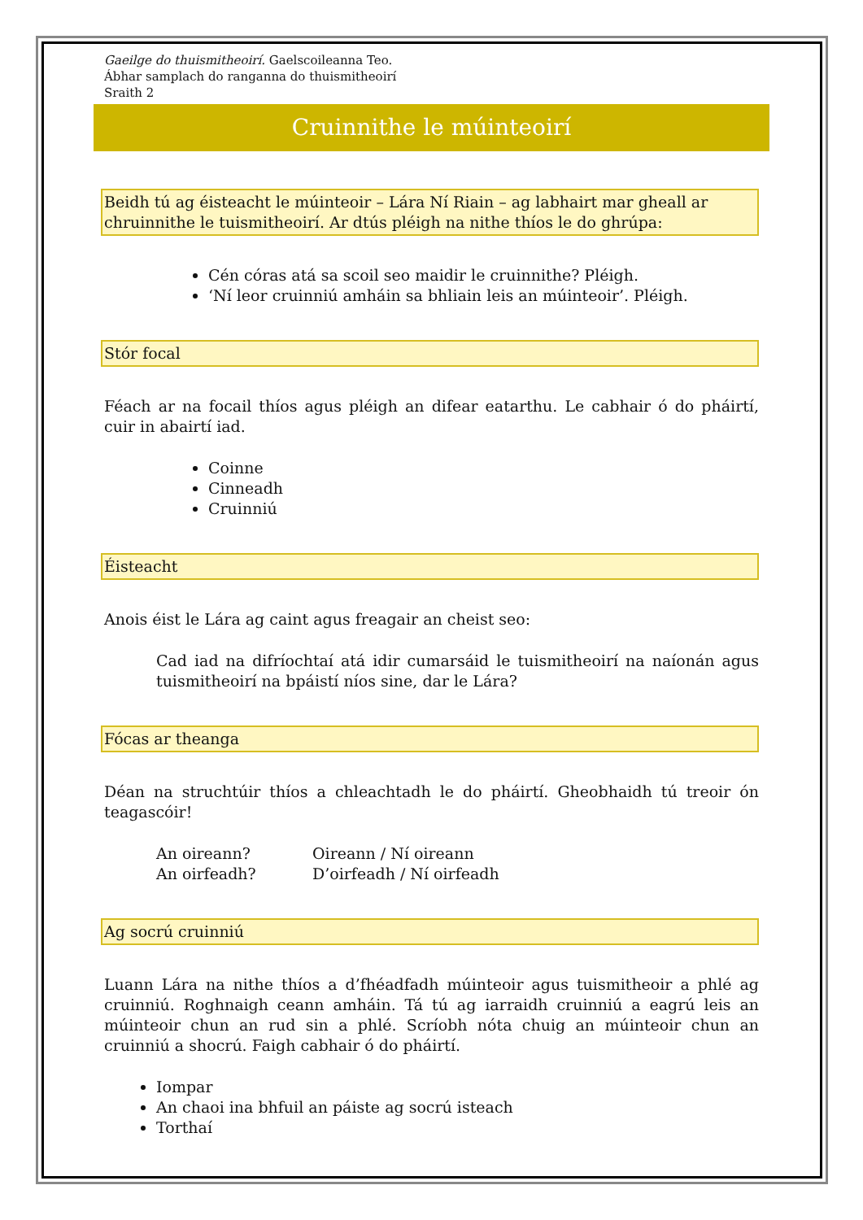Gaeilge do thuismitheoirí. Gaelscoileanna Teo.
Ábhar samplach do ranganna do thuismitheoirí
Sraith 2
Cruinnithe le múinteoirí
Beidh tú ag éisteacht le múinteoir – Lára Ní Riain – ag labhairt mar gheall ar chruinnithe le tuismitheoirí. Ar dtús pléigh na nithe thíos le do ghrúpa:
Cén córas atá sa scoil seo maidir le cruinnithe? Pléigh.
‘Ní leor cruinniú amháin sa bhliain leis an múinteoir’. Pléigh.
Stór focal
Féach ar na focail thíos agus pléigh an difear eatarthu. Le cabhair ó do pháirtí, cuir in abairtí iad.
Coinne
Cinneadh
Cruinniú
Éisteacht
Anois éist le Lára ag caint agus freagair an cheist seo:
Cad iad na difríochtaí atá idir cumarsáid le tuismitheoirí na naíonán agus tuismitheoirí na bpáistí níos sine, dar le Lára?
Fócas ar theanga
Déan na struchtúir thíos a chleachtadh le do pháirtí. Gheobhaidh tú treoir ón teagascóir!
| An oireann? | Oireann / Ní oireann |
| An oirfeadh? | D’oirfeadh / Ní oirfeadh |
Ag socrú cruinniú
Luann Lára na nithe thíos a d’fhéadfadh múinteoir agus tuismitheoir a phlé ag cruinniú. Roghnaigh ceann amháin. Tá tú ag iarraidh cruinniú a eagrú leis an múinteoir chun an rud sin a phlé. Scríobh nóta chuig an múinteoir chun an cruinniú a shocrú. Faigh cabhair ó do pháirtí.
Iompar
An chaoi ina bhfuil an páiste ag socrú isteach
Torthaí